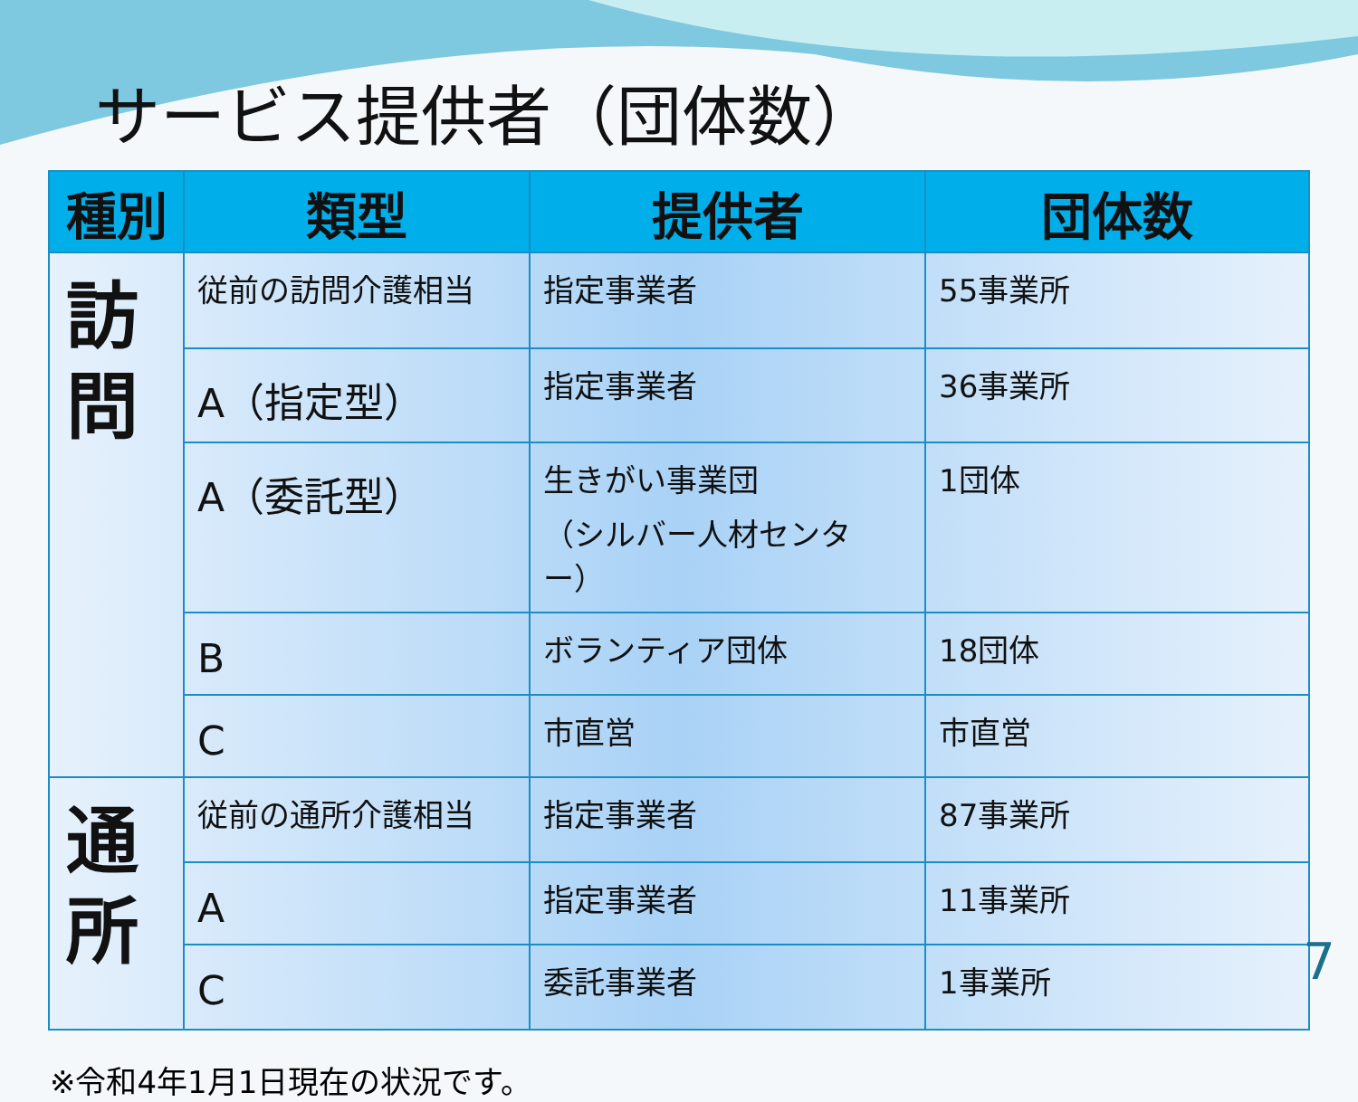サービス提供者（団体数）
| 種別 | 類型 | 提供者 | 団体数 |
| --- | --- | --- | --- |
| 訪 問 | 従前の訪問介護相当 | 指定事業者 | 55事業所 |
| | A（指定型） | 指定事業者 | 36事業所 |
| | A（委託型） | 生きがい事業団 （シルバー人材センター） | 1団体 |
| | B | ボランティア団体 | 18団体 |
| | C | 市直営 | 市直営 |
| 通 所 | 従前の通所介護相当 | 指定事業者 | 87事業所 |
| | A | 指定事業者 | 11事業所 |
| | C | 委託事業者 | 1事業所 |
※令和4年1月1日現在の状況です。
7